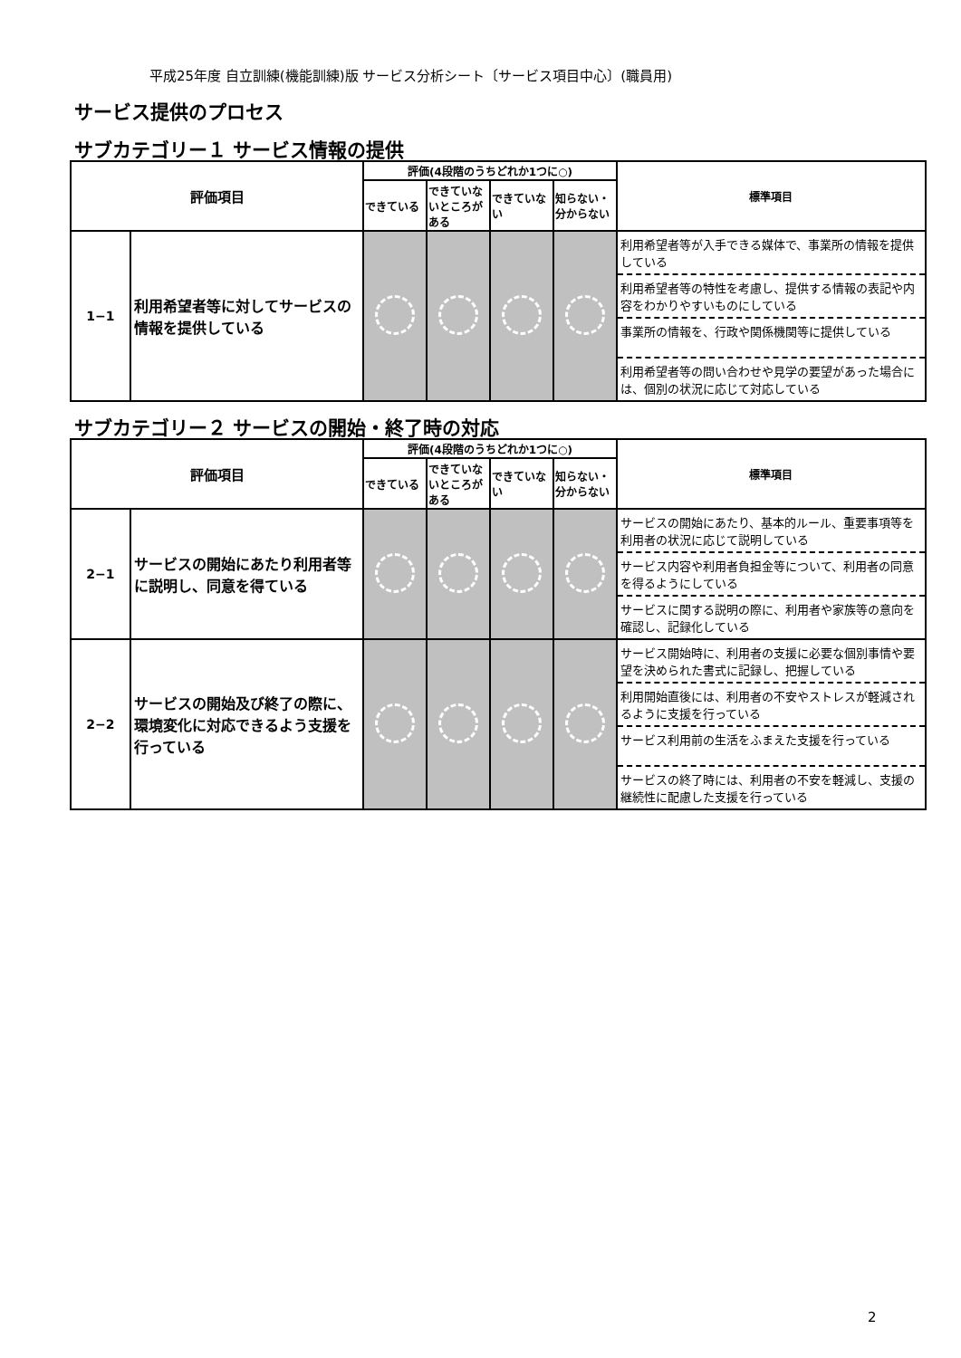平成25年度 自立訓練(機能訓練)版 サービス分析シート〔サービス項目中心〕(職員用)
サービス提供のプロセス
サブカテゴリー１ サービス情報の提供
| 評価項目 | | 評価(4段階のうちどれか1つに○) | | | | 標準項目 |
| --- | --- | --- | --- | --- | --- | --- |
| | | できている | できていないところがある | できていない | 知らない・分からない | |
| 1−1 | 利用希望者等に対してサービスの情報を提供している | | | | | 利用希望者等が入手できる媒体で、事業所の情報を提供している 利用希望者等の特性を考慮し、提供する情報の表記や内容をわかりやすいものにしている 事業所の情報を、行政や関係機関等に提供している 利用希望者等の問い合わせや見学の要望があった場合には、個別の状況に応じて対応している |
サブカテゴリー２ サービスの開始・終了時の対応
| 評価項目 | | 評価(4段階のうちどれか1つに○) | | | | 標準項目 |
| --- | --- | --- | --- | --- | --- | --- |
| | | できている | できていないところがある | できていない | 知らない・分からない | |
| 2−1 | サービスの開始にあたり利用者等に説明し、同意を得ている | | | | | サービスの開始にあたり、基本的ルール、重要事項等を利用者の状況に応じて説明している サービス内容や利用者負担金等について、利用者の同意を得るようにしている サービスに関する説明の際に、利用者や家族等の意向を確認し、記録化している |
| 2−2 | サービスの開始及び終了の際に、環境変化に対応できるよう支援を行っている | | | | | サービス開始時に、利用者の支援に必要な個別事情や要望を決められた書式に記録し、把握している 利用開始直後には、利用者の不安やストレスが軽減されるように支援を行っている サービス利用前の生活をふまえた支援を行っている サービスの終了時には、利用者の不安を軽減し、支援の継続性に配慮した支援を行っている |
2